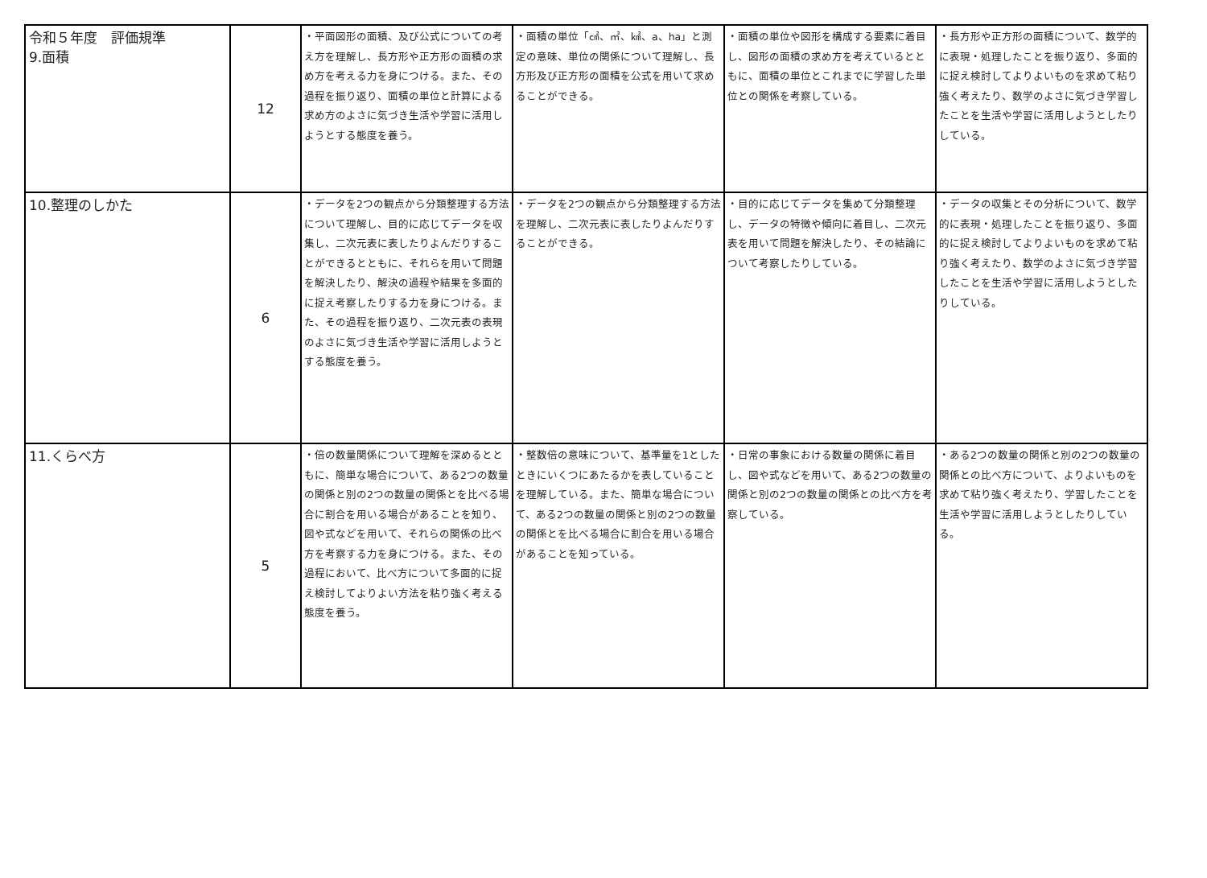| 令和５年度 評価規準 9.面積 | 12 | ・平面図形の面積、及び公式についての考え方を理解し、長方形や正方形の面積の求め方を考える力を身につける。また、その過程を振り返り、面積の単位と計算による求め方のよさに気づき生活や学習に活用しようとする態度を養う。 | ・面積の単位「㎠、㎡、㎢、a、ha」と測定の意味、単位の関係について理解し、長方形及び正方形の面積を公式を用いて求めることができる。 | ・面積の単位や図形を構成する要素に着目し、図形の面積の求め方を考えているとともに、面積の単位とこれまでに学習した単位との関係を考察している。 | ・長方形や正方形の面積について、数学的に表現・処理したことを振り返り、多面的に捉え検討してよりよいものを求めて粘り強く考えたり、数学のよさに気づき学習したことを生活や学習に活用しようとしたりしている。 |
| 10.整理のしかた | 6 | ・データを2つの観点から分類整理する方法について理解し、目的に応じてデータを収集し、二次元表に表したりよんだりすることができるとともに、それらを用いて問題を解決したり、解決の過程や結果を多面的に捉え考察したりする力を身につける。また、その過程を振り返り、二次元表の表現のよさに気づき生活や学習に活用しようとする態度を養う。 | ・データを2つの観点から分類整理する方法を理解し、二次元表に表したりよんだりすることができる。 | ・目的に応じてデータを集めて分類整理し、データの特徴や傾向に着目し、二次元表を用いて問題を解決したり、その結論について考察したりしている。 | ・データの収集とその分析について、数学的に表現・処理したことを振り返り、多面的に捉え検討してよりよいものを求めて粘り強く考えたり、数学のよさに気づき学習したことを生活や学習に活用しようとしたりしている。 |
| 11.くらべ方 | 5 | ・倍の数量関係について理解を深めるとともに、簡単な場合について、ある2つの数量の関係と別の2つの数量の関係とを比べる場合に割合を用いる場合があることを知り、図や式などを用いて、それらの関係の比べ方を考察する力を身につける。また、その過程において、比べ方について多面的に捉え検討してよりよい方法を粘り強く考える態度を養う。 | ・整数倍の意味について、基準量を1としたときにいくつにあたるかを表していることを理解している。また、簡単な場合について、ある2つの数量の関係と別の2つの数量の関係とを比べる場合に割合を用いる場合があることを知っている。 | ・日常の事象における数量の関係に着目し、図や式などを用いて、ある2つの数量の関係と別の2つの数量の関係との比べ方を考察している。 | ・ある2つの数量の関係と別の2つの数量の関係との比べ方について、よりよいものを求めて粘り強く考えたり、学習したことを生活や学習に活用しようとしたりしている。 |